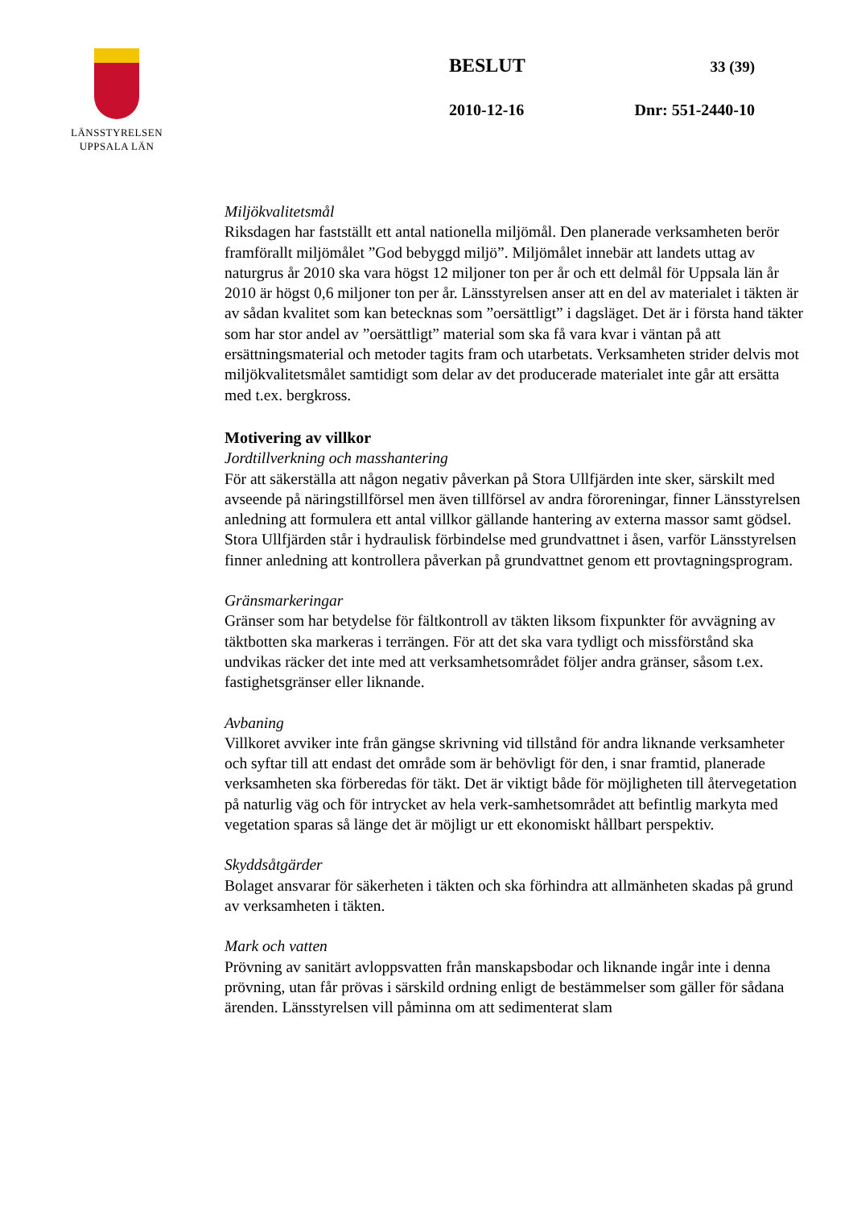LÄNSSTYRELSEN
UPPSALA LÄN
BESLUT 33 (39)
2010-12-16 Dnr: 551-2440-10
Miljökvalitetsmål
Riksdagen har fastställt ett antal nationella miljömål. Den planerade verksamheten berör framförallt miljömålet ”God bebyggd miljö”. Miljömålet innebär att landets uttag av naturgrus år 2010 ska vara högst 12 miljoner ton per år och ett delmål för Uppsala län år 2010 är högst 0,6 miljoner ton per år. Länsstyrelsen anser att en del av materialet i täkten är av sådan kvalitet som kan betecknas som ”oersättligt” i dagsläget. Det är i första hand täkter som har stor andel av ”oersättligt” material som ska få vara kvar i väntan på att ersättningsmaterial och metoder tagits fram och utarbetats. Verksamheten strider delvis mot miljökvalitetsmålet samtidigt som delar av det producerade materialet inte går att ersätta med t.ex. bergkross.
Motivering av villkor
Jordtillverkning och masshantering
För att säkerställa att någon negativ påverkan på Stora Ullfjärden inte sker, särskilt med avseende på näringstillförsel men även tillförsel av andra föroreningar, finner Länsstyrelsen anledning att formulera ett antal villkor gällande hantering av externa massor samt gödsel. Stora Ullfjärden står i hydraulisk förbindelse med grundvattnet i åsen, varför Länsstyrelsen finner anledning att kontrollera påverkan på grundvattnet genom ett provtagningsprogram.
Gränsmarkeringar
Gränser som har betydelse för fältkontroll av täkten liksom fixpunkter för avvägning av täktbotten ska markeras i terrängen. För att det ska vara tydligt och missförstånd ska undvikas räcker det inte med att verksamhetsområdet följer andra gränser, såsom t.ex. fastighetsgränser eller liknande.
Avbaning
Villkoret avviker inte från gängse skrivning vid tillstånd för andra liknande verksamheter och syftar till att endast det område som är behövligt för den, i snar framtid, planerade verksamheten ska förberedas för täkt. Det är viktigt både för möjligheten till återvegetation på naturlig väg och för intrycket av hela verk-samhetsområdet att befintlig markyta med vegetation sparas så länge det är möjligt ur ett ekonomiskt hållbart perspektiv.
Skyddsåtgärder
Bolaget ansvarar för säkerheten i täkten och ska förhindra att allmänheten skadas på grund av verksamheten i täkten.
Mark och vatten
Prövning av sanitärt avloppsvatten från manskapsbodar och liknande ingår inte i denna prövning, utan får prövas i särskild ordning enligt de bestämmelser som gäller för sådana ärenden. Länsstyrelsen vill påminna om att sedimenterat slam